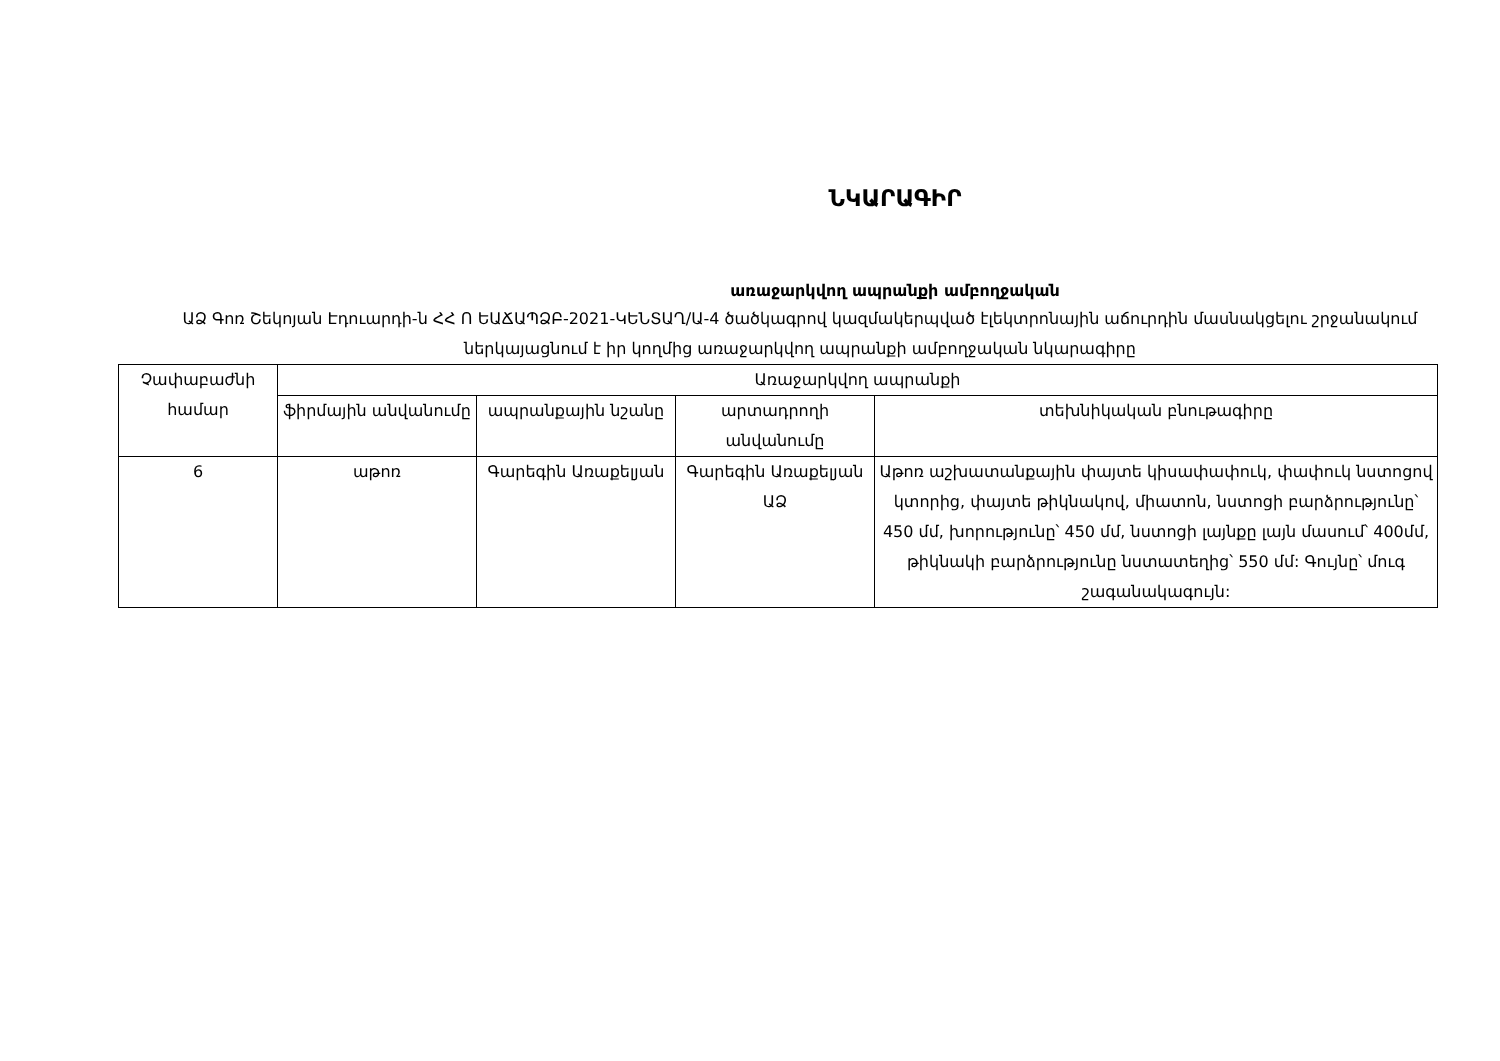ՆԿԱՐԱԳԻՐ
առաջարկվող ապրանքի ամբողջական
ԱՁ Գոռ Շեկոյան Էդուարդի-ն ՀՀ Ո ԵԱՃԱՊՁԲ-2021-ԿԵՆՏԱՂ/Ա-4 ծածկագրով կազմակերպված էլեկտրոնային աճուրդին մասնակցելու շրջանակում ներկայացնում է իր կողմից առաջարկվող ապրանքի ամբողջական նկարագիրը
| Չափաբաժնի համար | Առաջարկվող ապրանքի | | | |
| --- | --- | --- | --- | --- |
| | ֆիրմային անվանումը | ապրանքային նշանը | արտադրողի անվանումը | տեխնիկական բնութագիրը |
| 6 | աթոռ | Գարեգին Առաքելյան | Գարեգին Առաքելյան ԱՁ | Աթոռ աշխատանքային փայտե կիսափափուկ, փափուկ նստոցով կտորից, փայտե թիկնակով, միատոն, նստոցի բարձրությունը՝ 450 մմ, խորությունը՝ 450 մմ, նստոցի լայնքը լայն մասում՝ 400մմ, թիկնակի բարձրությունը նստատեղից՝ 550 մմ: Գույնը՝ մուգ շագանակագույն: |